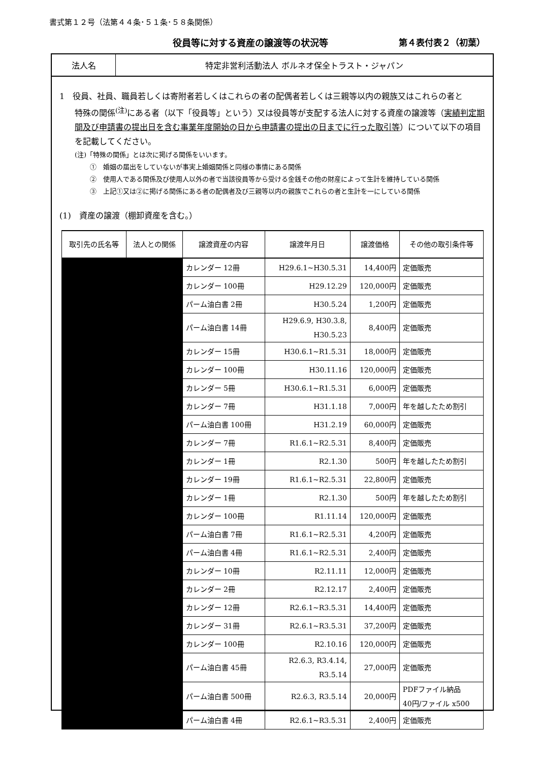書式第１２号（法第４４条･５１条･５８条関係）
役員等に対する資産の譲渡等の状況等 第４表付表２（初葉）
法人名
特定非営利活動法人 ボルネオ保全トラスト・ジャパン
1　役員、社員、職員若しくは寄附者若しくはこれらの者の配偶者若しくは三親等以内の親族又はこれらの者と
特殊の関係<sup>(注)</sup>にある者（以下「役員等」という）又は役員等が支配する法人に対する資産の譲渡等（実績判定期間及び申請書の提出日を含む事業年度開始の日から申請書の提出の日までに行った取引等）について以下の項目を記載してください。
(注)「特殊の関係」とは次に掲げる関係をいいます。
①　婚姻の届出をしていないが事実上婚姻関係と同様の事情にある関係
②　使用人である関係及び使用人以外の者で当該役員等から受ける金銭その他の財産によって生計を維持している関係
③　上記①又は②に掲げる関係にある者の配偶者及び三親等以内の親族でこれらの者と生計を一にしている関係
(1)　資産の譲渡（棚卸資産を含む。）
| 取引先の氏名等 | 法人との関係 | 譲渡資産の内容 | 譲渡年月日 | 譲渡価格 | その他の取引条件等 |
| --- | --- | --- | --- | --- | --- |
| | | カレンダー 12冊 | H29.6.1~H30.5.31 | 14,400円 | 定価販売 |
| | | カレンダー 100冊 | H29.12.29 | 120,000円 | 定価販売 |
| | | パーム油白書 2冊 | H30.5.24 | 1,200円 | 定価販売 |
| | | パーム油白書 14冊 | H29.6.9, H30.3.8, H30.5.23 | 8,400円 | 定価販売 |
| | | カレンダー 15冊 | H30.6.1~R1.5.31 | 18,000円 | 定価販売 |
| | | カレンダー 100冊 | H30.11.16 | 120,000円 | 定価販売 |
| | | カレンダー 5冊 | H30.6.1~R1.5.31 | 6,000円 | 定価販売 |
| | | カレンダー 7冊 | H31.1.18 | 7,000円 | 年を越したため割引 |
| | | パーム油白書 100冊 | H31.2.19 | 60,000円 | 定価販売 |
| | | カレンダー 7冊 | R1.6.1~R2.5.31 | 8,400円 | 定価販売 |
| | | カレンダー 1冊 | R2.1.30 | 500円 | 年を越したため割引 |
| | | カレンダー 19冊 | R1.6.1~R2.5.31 | 22,800円 | 定価販売 |
| | | カレンダー 1冊 | R2.1.30 | 500円 | 年を越したため割引 |
| | | カレンダー 100冊 | R1.11.14 | 120,000円 | 定価販売 |
| | | パーム油白書 7冊 | R1.6.1~R2.5.31 | 4,200円 | 定価販売 |
| | | パーム油白書 4冊 | R1.6.1~R2.5.31 | 2,400円 | 定価販売 |
| | | カレンダー 10冊 | R2.11.11 | 12,000円 | 定価販売 |
| | | カレンダー 2冊 | R2.12.17 | 2,400円 | 定価販売 |
| | | カレンダー 12冊 | R2.6.1~R3.5.31 | 14,400円 | 定価販売 |
| | | カレンダー 31冊 | R2.6.1~R3.5.31 | 37,200円 | 定価販売 |
| | | カレンダー 100冊 | R2.10.16 | 120,000円 | 定価販売 |
| | | パーム油白書 45冊 | R2.6.3, R3.4.14, R3.5.14 | 27,000円 | 定価販売 |
| | | パーム油白書 500冊 | R2.6.3, R3.5.14 | 20,000円 | PDFファイル納品 40円/ファイル x500 |
| | | パーム油白書 4冊 | R2.6.1~R3.5.31 | 2,400円 | 定価販売 |